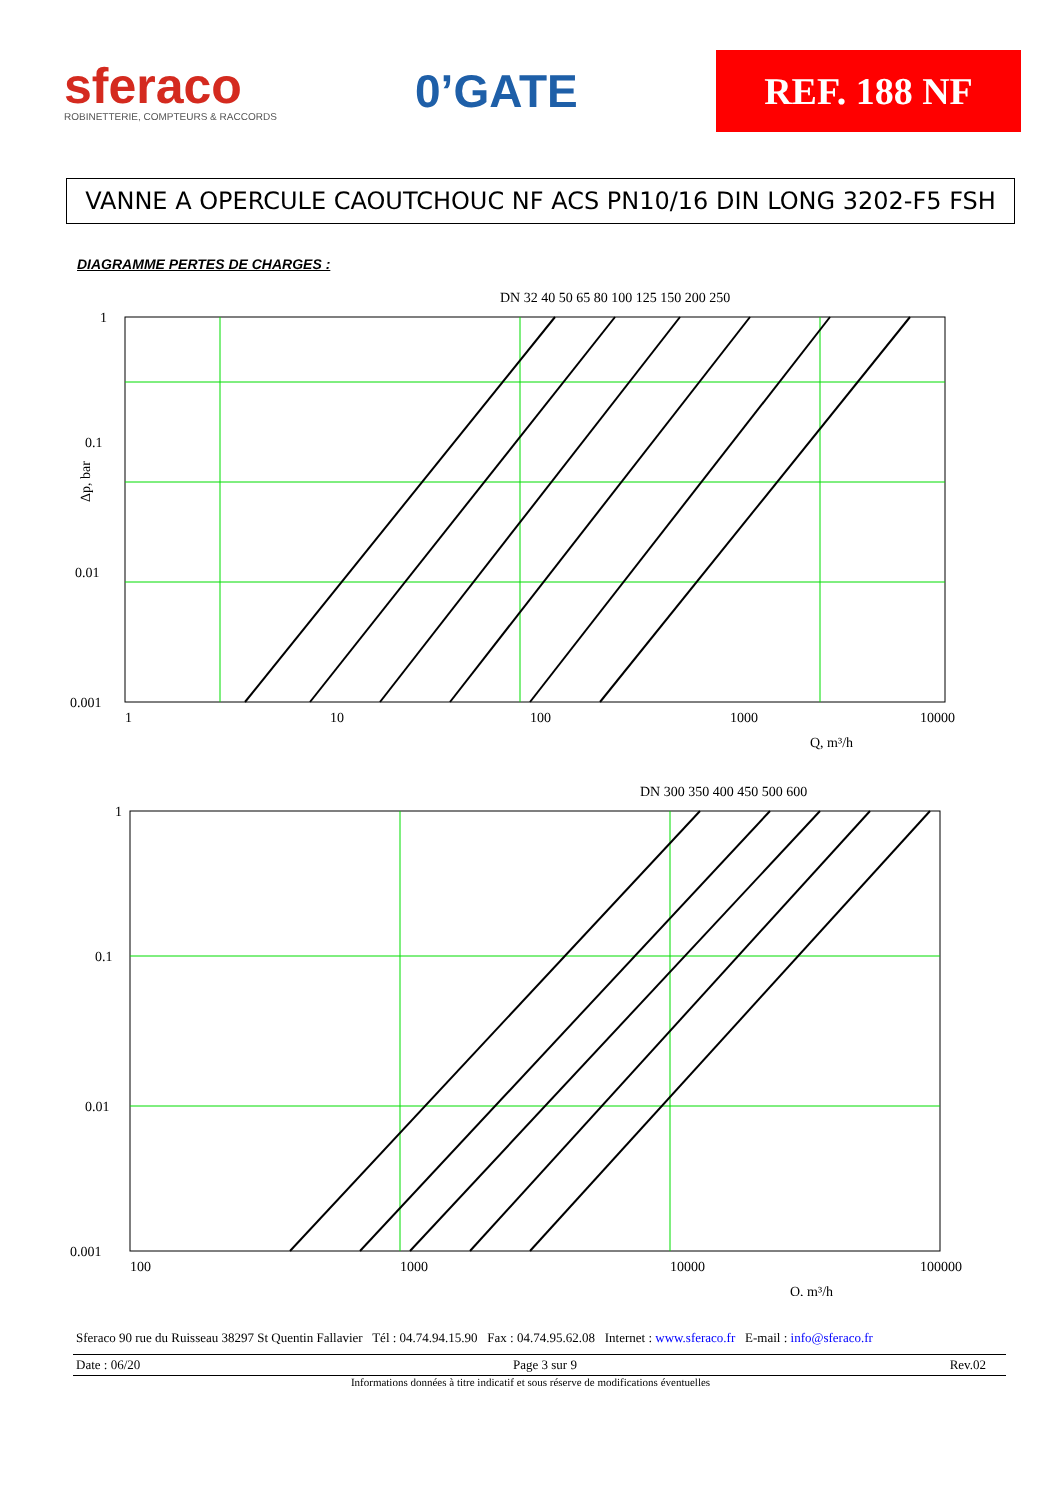sferaco
ROBINETTERIE, COMPTEURS & RACCORDS
0’GATE
REF. 188 NF
VANNE A OPERCULE CAOUTCHOUC NF ACS PN10/16 DIN LONG 3202-F5 FSH
DIAGRAMME PERTES DE CHARGES :
DN 32 40 50 65 80 100 125 150 200 250
1
0.1
0.01
0.001
1
10
100
1000
10000
Q, m³/h
Δp, bar
DN 300 350 400 450 500 600
1
0.1
0.01
0.001
100
1000
10000
100000
Q, m³/h
Sferaco 90 rue du Ruisseau 38297 St Quentin Fallavier Tél : 04.74.94.15.90 Fax : 04.74.95.62.08 Internet : www.sferaco.fr E-mail : info@sferaco.fr
Date : 06/20 Page 3 sur 9 Rev.02
Informations données à titre indicatif et sous réserve de modifications éventuelles